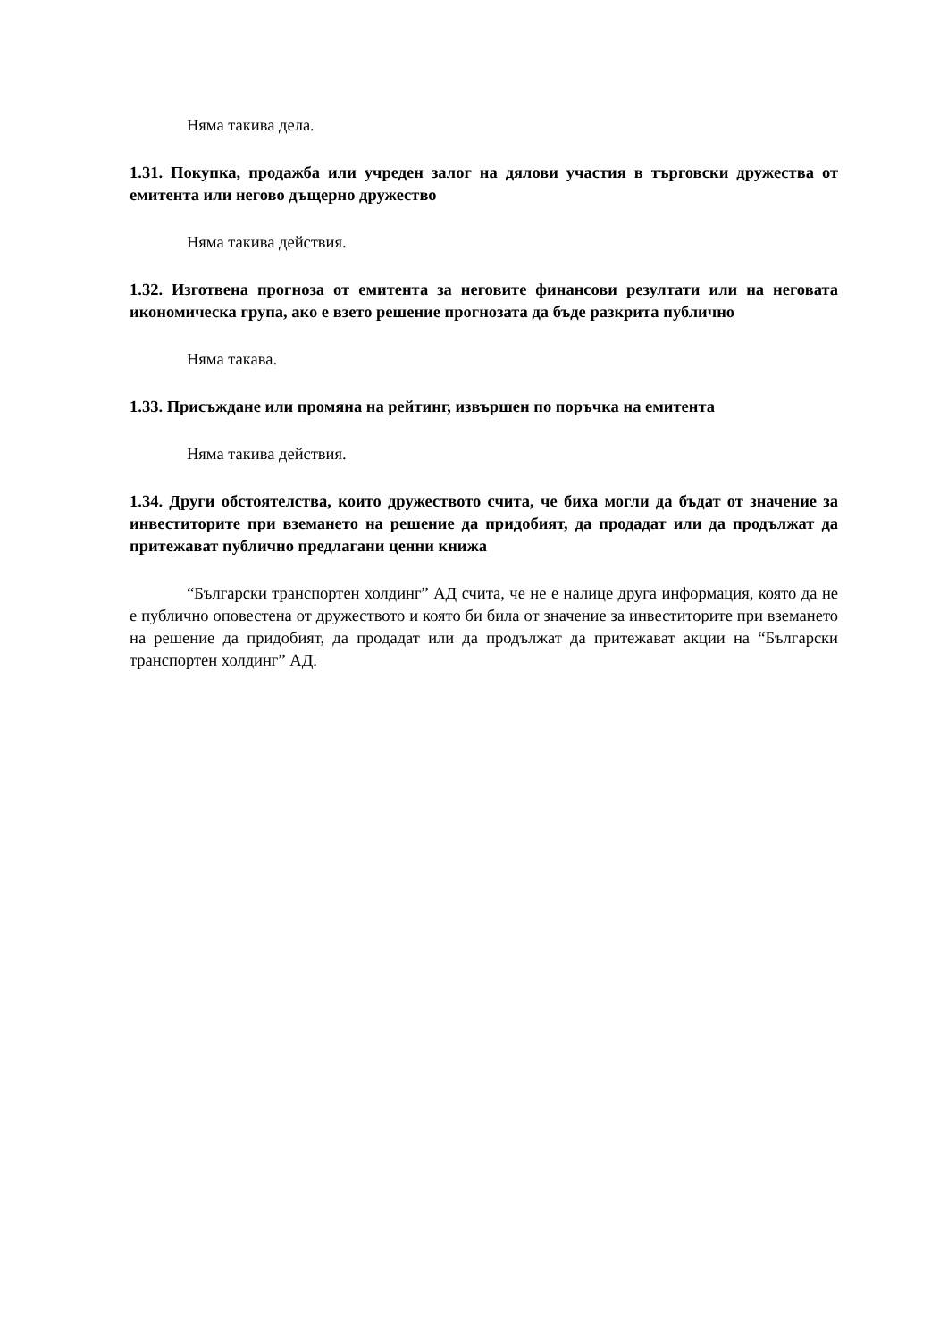Няма такива дела.
1.31. Покупка, продажба или учреден залог на дялови участия в търговски дружества от емитента или негово дъщерно дружество
Няма такива действия.
1.32. Изготвена прогноза от емитента за неговите финансови резултати или на неговата икономическа група, ако е взето решение прогнозата да бъде разкрита публично
Няма такава.
1.33. Присъждане или промяна на рейтинг, извършен по поръчка на емитента
Няма такива действия.
1.34. Други обстоятелства, които дружеството счита, че биха могли да бъдат от значение за инвеститорите при вземането на решение да придобият, да продадат или да продължат да притежават публично предлагани ценни книжа
“Български транспортен холдинг” АД счита, че не е налице друга информация, която да не е публично оповестена от дружеството и която би била от значение за инвеститорите при вземането на решение да придобият, да продадат или да продължат да притежават акции на “Български транспортен холдинг” АД.